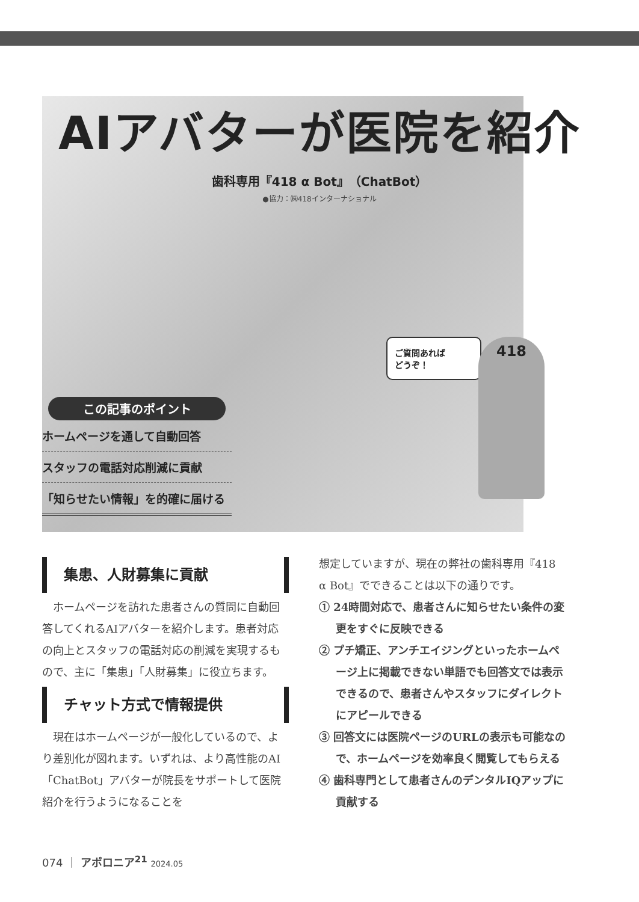AIアバターが医院を紹介
歯科専用『418 α Bot』（ChatBot）
●協力：㈱418インターナショナル
ご質問あれば
どうぞ！
418
この記事のポイント
ホームページを通して自動回答
スタッフの電話対応削減に貢献
「知らせたい情報」を的確に届ける
集患、人財募集に貢献
ホームページを訪れた患者さんの質問に自動回答してくれるAIアバターを紹介します。患者対応の向上とスタッフの電話対応の削減を実現するもので、主に「集患」「人財募集」に役立ちます。
チャット方式で情報提供
現在はホームページが一般化しているので、より差別化が図れます。いずれは、より高性能のAI「ChatBot」アバターが院長をサポートして医院紹介を行うようになることを
想定していますが、現在の弊社の歯科専用『418 α Bot』でできることは以下の通りです。
① 24時間対応で、患者さんに知らせたい条件の変更をすぐに反映できる
② プチ矯正、アンチエイジングといったホームページ上に掲載できない単語でも回答文では表示できるので、患者さんやスタッフにダイレクトにアピールできる
③ 回答文には医院ページのURLの表示も可能なので、ホームページを効率良く閲覧してもらえる
④ 歯科専門として患者さんのデンタルIQアップに貢献する
074 ｜ アポロニア<sup>21</sup> 2024.05